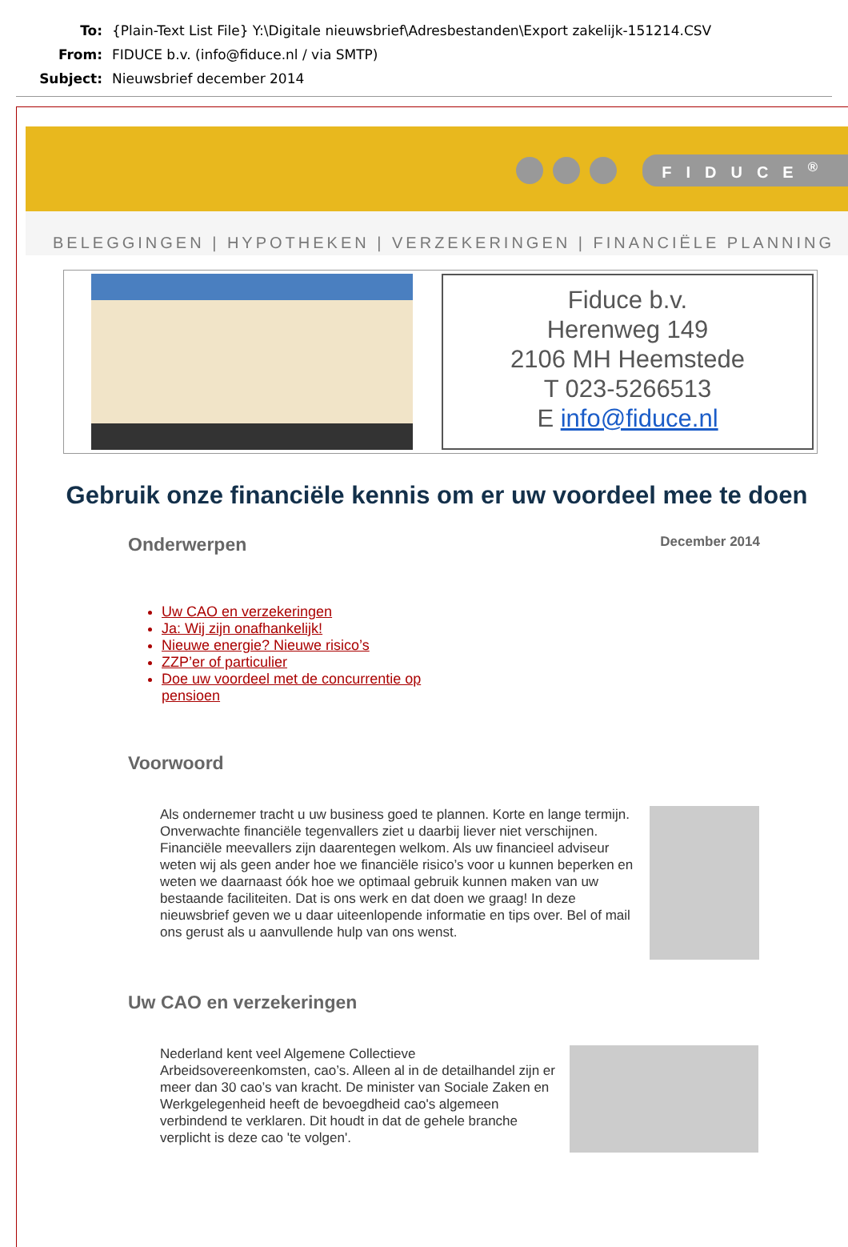To: {Plain-Text List File} Y:\Digitale nieuwsbrief\Adresbestanden\Export zakelijk-151214.CSV
From: FIDUCE b.v. (info@fiduce.nl / via SMTP)
Subject: Nieuwsbrief december 2014
FIDUCE<sup>®</sup>
BELEGGINGEN | HYPOTHEKEN | VERZEKERINGEN | FINANCIËLE PLANNING
Fiduce b.v.
Herenweg 149
2106 MH Heemstede
T 023-5266513
E info@fiduce.nl
Gebruik onze financiële kennis om er uw voordeel mee te doen
Onderwerpen
December 2014
Uw CAO en verzekeringen
Ja: Wij zijn onafhankelijk!
Nieuwe energie? Nieuwe risico’s
ZZP’er of particulier
Doe uw voordeel met de concurrentie op pensioen
Voorwoord
Als ondernemer tracht u uw business goed te plannen. Korte en lange termijn. Onverwachte financiële tegenvallers ziet u daarbij liever niet verschijnen. Financiële meevallers zijn daarentegen welkom. Als uw financieel adviseur weten wij als geen ander hoe we financiële risico’s voor u kunnen beperken en weten we daarnaast óók hoe we optimaal gebruik kunnen maken van uw bestaande faciliteiten. Dat is ons werk en dat doen we graag! In deze nieuwsbrief geven we u daar uiteenlopende informatie en tips over. Bel of mail ons gerust als u aanvullende hulp van ons wenst.
Uw CAO en verzekeringen
Nederland kent veel Algemene Collectieve Arbeidsovereenkomsten, cao’s. Alleen al in de detailhandel zijn er meer dan 30 cao’s van kracht. De minister van Sociale Zaken en Werkgelegenheid heeft de bevoegdheid cao's algemeen verbindend te verklaren. Dit houdt in dat de gehele branche verplicht is deze cao 'te volgen'.